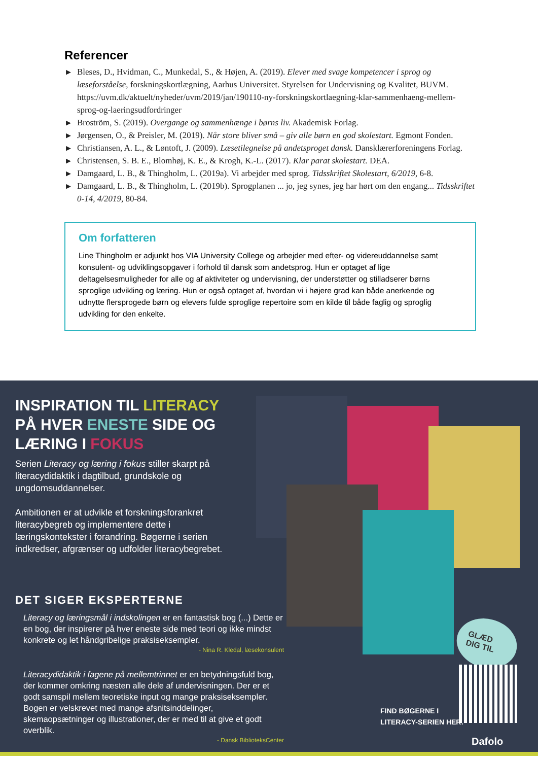Referencer
▶ Bleses, D., Hvidman, C., Munkedal, S., & Højen, A. (2019). Elever med svage kompetencer i sprog og læseforståelse, forskningskortlægning, Aarhus Universitet. Styrelsen for Undervisning og Kvalitet, BUVM. https://uvm.dk/aktuelt/nyheder/uvm/2019/jan/190110-ny-forskningskortlaegning-klar-sammenhaeng-mellem-sprog-og-laeringsudfordringer
▶ Broström, S. (2019). Overgange og sammenhænge i børns liv. Akademisk Forlag.
▶ Jørgensen, O., & Preisler, M. (2019). Når store bliver små – giv alle børn en god skolestart. Egmont Fonden.
▶ Christiansen, A. L., & Løntoft, J. (2009). Læsetilegnelse på andetsproget dansk. Dansklærerforeningens Forlag.
▶ Christensen, S. B. E., Blomhøj, K. E., & Krogh, K.-L. (2017). Klar parat skolestart. DEA.
▶ Damgaard, L. B., & Thingholm, L. (2019a). Vi arbejder med sprog. Tidsskriftet Skolestart, 6/2019, 6-8.
▶ Damgaard, L. B., & Thingholm, L. (2019b). Sprogplanen ... jo, jeg synes, jeg har hørt om den engang... Tidsskriftet 0-14, 4/2019, 80-84.
Om forfatteren
Line Thingholm er adjunkt hos VIA University College og arbejder med efter- og videreuddannelse samt konsulent- og udviklingsopgaver i forhold til dansk som andetsprog. Hun er optaget af lige deltagelsesmuligheder for alle og af aktiviteter og undervisning, der understøtter og stilladserer børns sproglige udvikling og læring. Hun er også optaget af, hvordan vi i højere grad kan både anerkende og udnytte flersprogede børn og elevers fulde sproglige repertoire som en kilde til både faglig og sproglig udvikling for den enkelte.
INSPIRATION TIL LITERACY
PÅ HVER ENESTE SIDE OG
LÆRING I FOKUS
Serien Literacy og læring i fokus stiller skarpt på literacydidaktik i dagtilbud, grundskole og ungdomsuddannelser.
Ambitionen er at udvikle et forskningsforankret literacybegreb og implementere dette i læringskontekster i forandring. Bøgerne i serien indkredser, afgrænser og udfolder literacybegrebet.
GLÆD DIG TIL
DET SIGER EKSPERTERNE
Literacy og læringsmål i indskolingen er en fantastisk bog (...) Dette er en bog, der inspirerer på hver eneste side med teori og ikke mindst konkrete og let håndgribelige praksiseksempler.
- Nina R. Kledal, læsekonsulent
Literacydidaktik i fagene på mellemtrinnet er en betydningsfuld bog, der kommer omkring næsten alle dele af undervisningen. Der er et godt samspil mellem teoretiske input og mange praksiseksempler. Bogen er velskrevet med mange afsnitsinddelinger, skemaopsætninger og illustrationer, der er med til at give et godt overblik.
- Dansk BiblioteksCenter
FIND BØGERNE I
LITERACY-SERIEN HER:
Dafolo